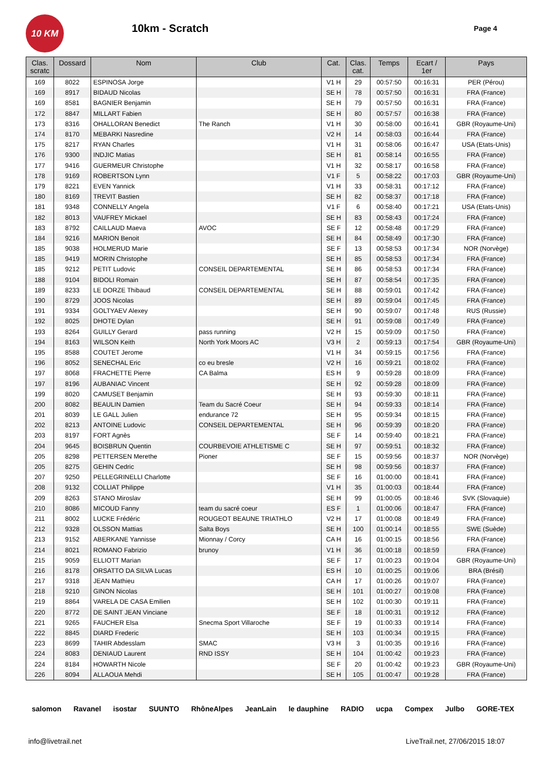10 KM
10km - Scratch
Page 4
| Clas. scratc | Dossard | Nom | Club | Cat. | Clas. cat. | Temps | Ecart / 1er | Pays |
| --- | --- | --- | --- | --- | --- | --- | --- | --- |
| 169 | 8022 | ESPINOSA Jorge | | V1 H | 29 | 00:57:50 | 00:16:31 | PER (Pérou) |
| 169 | 8917 | BIDAUD Nicolas | | SE H | 78 | 00:57:50 | 00:16:31 | FRA (France) |
| 169 | 8581 | BAGNIER Benjamin | | SE H | 79 | 00:57:50 | 00:16:31 | FRA (France) |
| 172 | 8847 | MILLART Fabien | | SE H | 80 | 00:57:57 | 00:16:38 | FRA (France) |
| 173 | 8316 | OHALLORAN Benedict | The Ranch | V1 H | 30 | 00:58:00 | 00:16:41 | GBR (Royaume-Uni) |
| 174 | 8170 | MEBARKI Nasredine | | V2 H | 14 | 00:58:03 | 00:16:44 | FRA (France) |
| 175 | 8217 | RYAN Charles | | V1 H | 31 | 00:58:06 | 00:16:47 | USA (Etats-Unis) |
| 176 | 9300 | INDJIC Matias | | SE H | 81 | 00:58:14 | 00:16:55 | FRA (France) |
| 177 | 9416 | GUERMEUR Christophe | | V1 H | 32 | 00:58:17 | 00:16:58 | FRA (France) |
| 178 | 9169 | ROBERTSON Lynn | | V1 F | 5 | 00:58:22 | 00:17:03 | GBR (Royaume-Uni) |
| 179 | 8221 | EVEN Yannick | | V1 H | 33 | 00:58:31 | 00:17:12 | FRA (France) |
| 180 | 8169 | TREVIT Bastien | | SE H | 82 | 00:58:37 | 00:17:18 | FRA (France) |
| 181 | 9348 | CONNELLY Angela | | V1 F | 6 | 00:58:40 | 00:17:21 | USA (Etats-Unis) |
| 182 | 8013 | VAUFREY Mickael | | SE H | 83 | 00:58:43 | 00:17:24 | FRA (France) |
| 183 | 8792 | CAILLAUD Maeva | AVOC | SE F | 12 | 00:58:48 | 00:17:29 | FRA (France) |
| 184 | 9216 | MARION Benoit | | SE H | 84 | 00:58:49 | 00:17:30 | FRA (France) |
| 185 | 9038 | HOLMERUD Marie | | SE F | 13 | 00:58:53 | 00:17:34 | NOR (Norvège) |
| 185 | 9419 | MORIN Christophe | | SE H | 85 | 00:58:53 | 00:17:34 | FRA (France) |
| 185 | 9212 | PETIT Ludovic | CONSEIL DEPARTEMENTAL | SE H | 86 | 00:58:53 | 00:17:34 | FRA (France) |
| 188 | 9104 | BIDOLI Romain | | SE H | 87 | 00:58:54 | 00:17:35 | FRA (France) |
| 189 | 8233 | LE DORZE Thibaud | CONSEIL DEPARTEMENTAL | SE H | 88 | 00:59:01 | 00:17:42 | FRA (France) |
| 190 | 8729 | JOOS Nicolas | | SE H | 89 | 00:59:04 | 00:17:45 | FRA (France) |
| 191 | 9334 | GOLTYAEV Alexey | | SE H | 90 | 00:59:07 | 00:17:48 | RUS (Russie) |
| 192 | 8025 | DHOTE Dylan | | SE H | 91 | 00:59:08 | 00:17:49 | FRA (France) |
| 193 | 8264 | GUILLY Gerard | pass running | V2 H | 15 | 00:59:09 | 00:17:50 | FRA (France) |
| 194 | 8163 | WILSON Keith | North York Moors AC | V3 H | 2 | 00:59:13 | 00:17:54 | GBR (Royaume-Uni) |
| 195 | 8588 | COUTET Jerome | | V1 H | 34 | 00:59:15 | 00:17:56 | FRA (France) |
| 196 | 8052 | SENECHAL Eric | co eu bresle | V2 H | 16 | 00:59:21 | 00:18:02 | FRA (France) |
| 197 | 8068 | FRACHETTE Pierre | CA Balma | ES H | 9 | 00:59:28 | 00:18:09 | FRA (France) |
| 197 | 8196 | AUBANIAC Vincent | | SE H | 92 | 00:59:28 | 00:18:09 | FRA (France) |
| 199 | 8020 | CAMUSET Benjamin | | SE H | 93 | 00:59:30 | 00:18:11 | FRA (France) |
| 200 | 8082 | BEAULIN Damien | Team du Sacré Coeur | SE H | 94 | 00:59:33 | 00:18:14 | FRA (France) |
| 201 | 8039 | LE GALL Julien | endurance 72 | SE H | 95 | 00:59:34 | 00:18:15 | FRA (France) |
| 202 | 8213 | ANTOINE Ludovic | CONSEIL DEPARTEMENTAL | SE H | 96 | 00:59:39 | 00:18:20 | FRA (France) |
| 203 | 8197 | FORT Agnès | | SE F | 14 | 00:59:40 | 00:18:21 | FRA (France) |
| 204 | 9645 | BOISBRUN Quentin | COURBEVOIE ATHLETISME C | SE H | 97 | 00:59:51 | 00:18:32 | FRA (France) |
| 205 | 8298 | PETTERSEN Merethe | Pioner | SE F | 15 | 00:59:56 | 00:18:37 | NOR (Norvège) |
| 205 | 8275 | GEHIN Cedric | | SE H | 98 | 00:59:56 | 00:18:37 | FRA (France) |
| 207 | 9250 | PELLEGRINELLI Charlotte | | SE F | 16 | 01:00:00 | 00:18:41 | FRA (France) |
| 208 | 9132 | COLLIAT Philippe | | V1 H | 35 | 01:00:03 | 00:18:44 | FRA (France) |
| 209 | 8263 | STANO Miroslav | | SE H | 99 | 01:00:05 | 00:18:46 | SVK (Slovaquie) |
| 210 | 8086 | MICOUD Fanny | team du sacré coeur | ES F | 1 | 01:00:06 | 00:18:47 | FRA (France) |
| 211 | 8002 | LUCKE Frédéric | ROUGEOT BEAUNE TRIATHLO | V2 H | 17 | 01:00:08 | 00:18:49 | FRA (France) |
| 212 | 9328 | OLSSON Mattias | Salta Boys | SE H | 100 | 01:00:14 | 00:18:55 | SWE (Suède) |
| 213 | 9152 | ABERKANE Yannisse | Mionnay / Corcy | CA H | 16 | 01:00:15 | 00:18:56 | FRA (France) |
| 214 | 8021 | ROMANO Fabrizio | brunoy | V1 H | 36 | 01:00:18 | 00:18:59 | FRA (France) |
| 215 | 9059 | ELLIOTT Marian | | SE F | 17 | 01:00:23 | 00:19:04 | GBR (Royaume-Uni) |
| 216 | 8178 | ORSATTO DA SILVA Lucas | | ES H | 10 | 01:00:25 | 00:19:06 | BRA (Brésil) |
| 217 | 9318 | JEAN Mathieu | | CA H | 17 | 01:00:26 | 00:19:07 | FRA (France) |
| 218 | 9210 | GINON Nicolas | | SE H | 101 | 01:00:27 | 00:19:08 | FRA (France) |
| 219 | 8864 | VARELA DE CASA Emilien | | SE H | 102 | 01:00:30 | 00:19:11 | FRA (France) |
| 220 | 8772 | DE SAINT JEAN Vinciane | | SE F | 18 | 01:00:31 | 00:19:12 | FRA (France) |
| 221 | 9265 | FAUCHER Elsa | Snecma Sport Villaroche | SE F | 19 | 01:00:33 | 00:19:14 | FRA (France) |
| 222 | 8845 | DIARD Frederic | | SE H | 103 | 01:00:34 | 00:19:15 | FRA (France) |
| 223 | 8699 | TAHIR Abdesslam | SMAC | V3 H | 3 | 01:00:35 | 00:19:16 | FRA (France) |
| 224 | 8083 | DENIAUD Laurent | RND ISSY | SE H | 104 | 01:00:42 | 00:19:23 | FRA (France) |
| 224 | 8184 | HOWARTH Nicole | | SE F | 20 | 01:00:42 | 00:19:23 | GBR (Royaume-Uni) |
| 226 | 8094 | ALLAOUA Mehdi | | SE H | 105 | 01:00:47 | 00:19:28 | FRA (France) |
salomon Ravanel isostar SUUNTO RhôneAlpes JeanLain le dauphine RADIO ucpa Compex Julbo GORE-TEX
info@livetrail.net LiveTrail.net, 27/06/2015 18:07